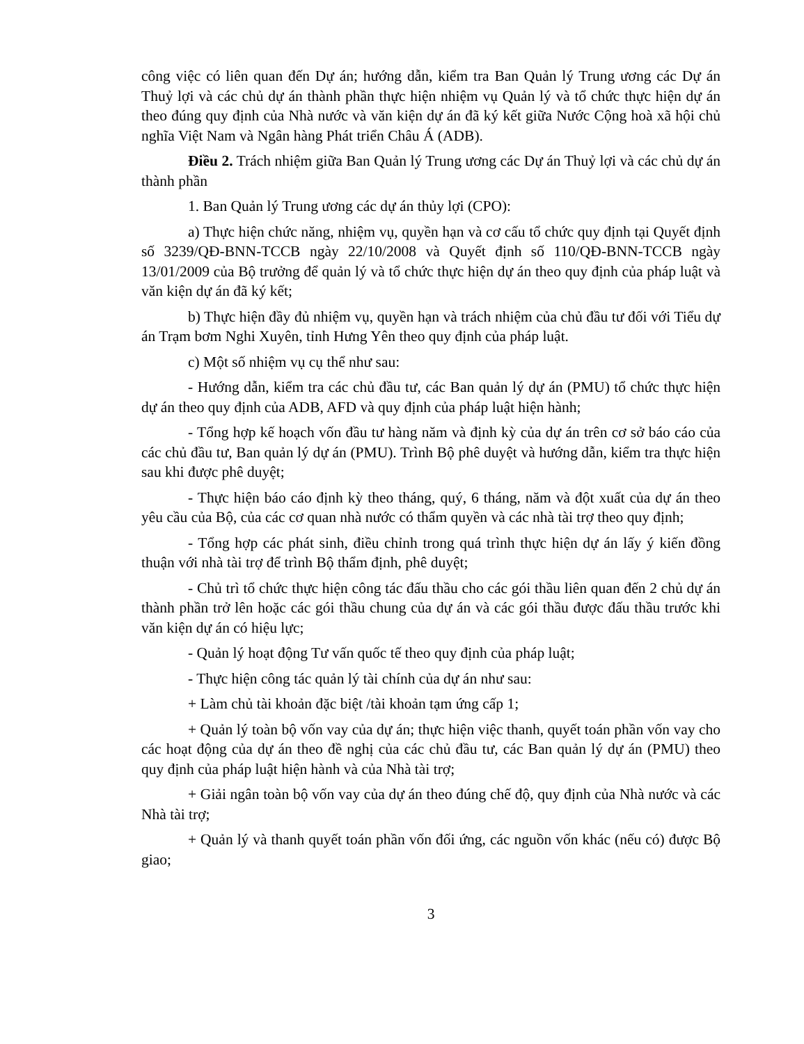công việc có liên quan đến Dự án; hướng dẫn, kiểm tra Ban Quản lý Trung ương các Dự án Thuỷ lợi và các chủ dự án thành phần thực hiện nhiệm vụ Quản lý và tổ chức thực hiện dự án theo đúng quy định của Nhà nước và văn kiện dự án đã ký kết giữa Nước Cộng hoà xã hội chủ nghĩa Việt Nam và Ngân hàng Phát triển Châu Á (ADB).
Điều 2. Trách nhiệm giữa Ban Quản lý Trung ương các Dự án Thuỷ lợi và các chủ dự án thành phần
1. Ban Quản lý Trung ương các dự án thủy lợi (CPO):
a) Thực hiện chức năng, nhiệm vụ, quyền hạn và cơ cấu tổ chức quy định tại Quyết định số 3239/QĐ-BNN-TCCB ngày 22/10/2008 và Quyết định số 110/QĐ-BNN-TCCB ngày 13/01/2009 của Bộ trưởng để quản lý và tổ chức thực hiện dự án theo quy định của pháp luật và văn kiện dự án đã ký kết;
b) Thực hiện đầy đủ nhiệm vụ, quyền hạn và trách nhiệm của chủ đầu tư đối với Tiểu dự án Trạm bơm Nghi Xuyên, tỉnh Hưng Yên theo quy định của pháp luật.
c) Một số nhiệm vụ cụ thể như sau:
- Hướng dẫn, kiểm tra các chủ đầu tư, các Ban quản lý dự án (PMU) tổ chức thực hiện dự án theo quy định của ADB, AFD và quy định của pháp luật hiện hành;
- Tổng hợp kế hoạch vốn đầu tư hàng năm và định kỳ của dự án trên cơ sở báo cáo của các chủ đầu tư, Ban quản lý dự án (PMU). Trình Bộ phê duyệt và hướng dẫn, kiểm tra thực hiện sau khi được phê duyệt;
- Thực hiện báo cáo định kỳ theo tháng, quý, 6 tháng, năm và đột xuất của dự án theo yêu cầu của Bộ, của các cơ quan nhà nước có thẩm quyền và các nhà tài trợ theo quy định;
- Tổng hợp các phát sinh, điều chỉnh trong quá trình thực hiện dự án lấy ý kiến đồng thuận với nhà tài trợ để trình Bộ thẩm định, phê duyệt;
- Chủ trì tổ chức thực hiện công tác đấu thầu cho các gói thầu liên quan đến 2 chủ dự án thành phần trở lên hoặc các gói thầu chung của dự án và các gói thầu được đấu thầu trước khi văn kiện dự án có hiệu lực;
- Quản lý hoạt động Tư vấn quốc tế theo quy định của pháp luật;
- Thực hiện công tác quản lý tài chính của dự án như sau:
+ Làm chủ tài khoản đặc biệt /tài khoản tạm ứng cấp 1;
+ Quản lý toàn bộ vốn vay của dự án; thực hiện việc thanh, quyết toán phần vốn vay cho các hoạt động của dự án theo đề nghị của các chủ đầu tư, các Ban quản lý dự án (PMU) theo quy định của pháp luật hiện hành và của Nhà tài trợ;
+ Giải ngân toàn bộ vốn vay của dự án theo đúng chế độ, quy định của Nhà nước và các Nhà tài trợ;
+ Quản lý và thanh quyết toán phần vốn đối ứng, các nguồn vốn khác (nếu có) được Bộ giao;
3